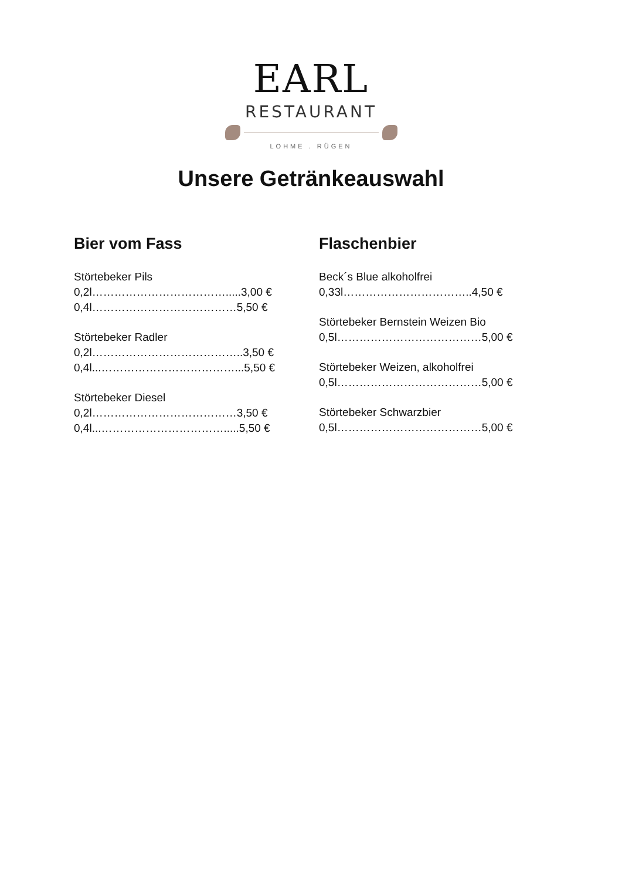EARL
RESTAURANT
LOHME . RÜGEN
Unsere Getränkeauswahl
Bier vom Fass
Störtebeker Pils
0,2l……………………………….....3,00 €
0,4l…………………………………5,50 €
Störtebeker Radler
0,2l…………………………………..3,50 €
0,4l...………………………………...5,50 €
Störtebeker Diesel
0,2l…………………………………3,50 €
0,4l...…………………………….....5,50 €
Flaschenbier
Beck´s Blue alkoholfrei
0,33l……………………………..4,50 €
Störtebeker Bernstein Weizen Bio
0,5l…………………………………5,00 €
Störtebeker Weizen, alkoholfrei
0,5l…………………………………5,00 €
Störtebeker Schwarzbier
0,5l…………………………………5,00 €